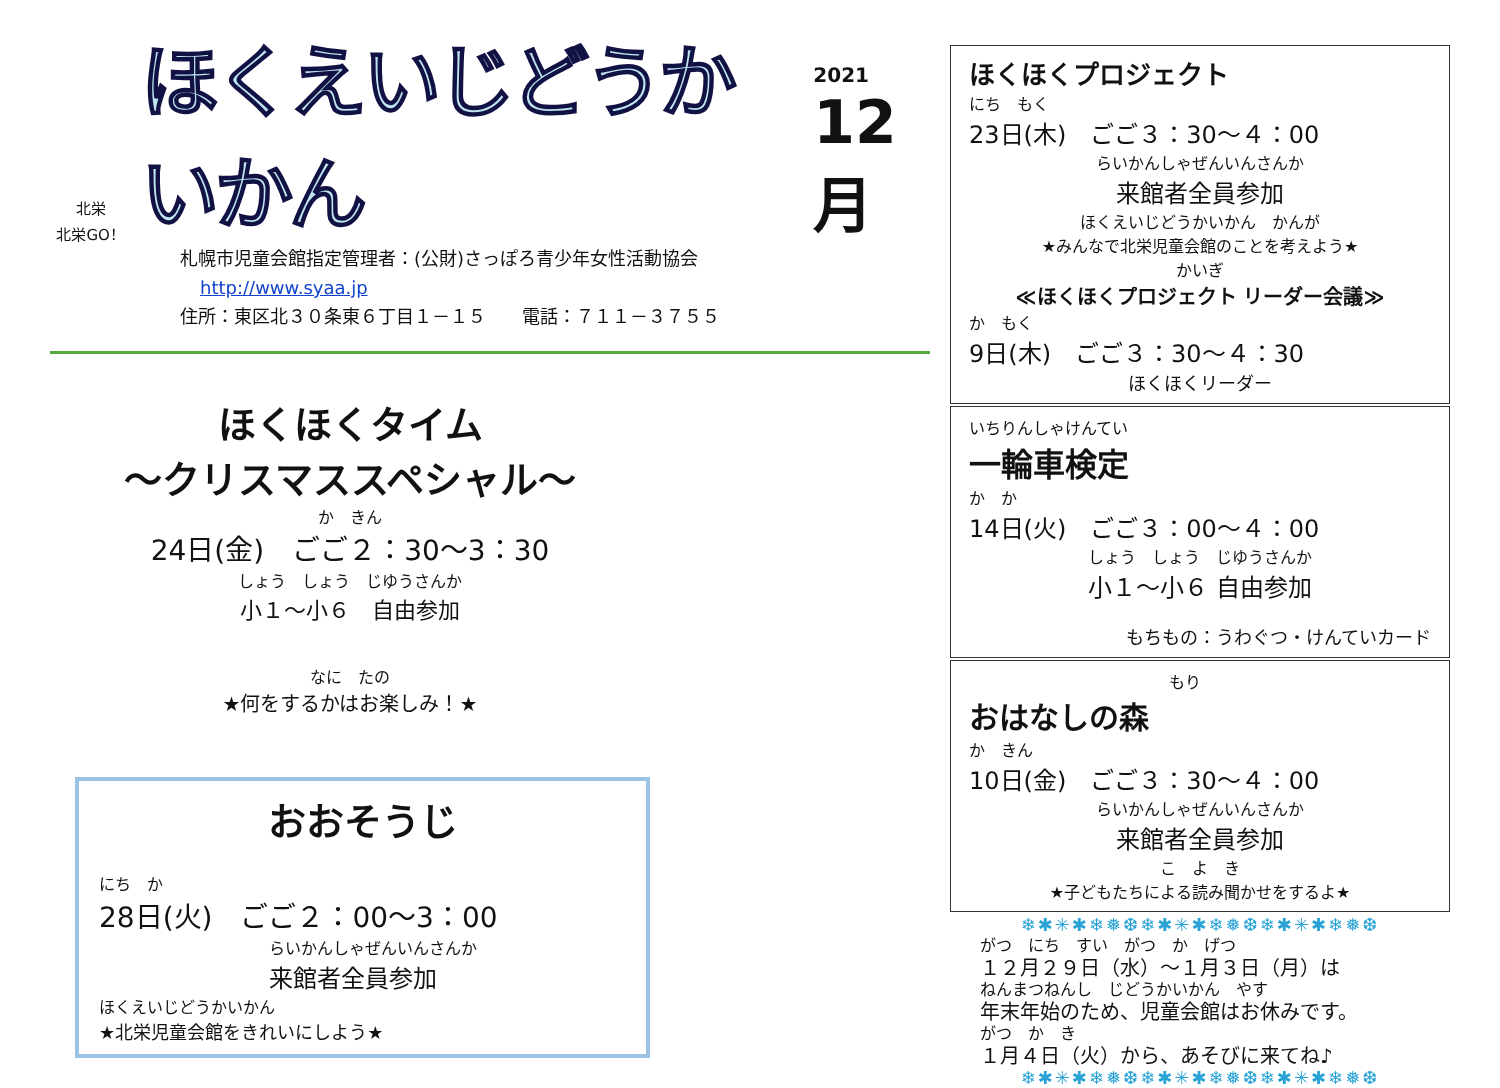北栄
北栄GO！
ほくえいじどうかいかん
2021
12月
札幌市児童会館指定管理者：(公財)さっぽろ青少年女性活動協会
http://www.syaa.jp
住所：東区北３０条東６丁目１－１５　　電話：７１１－３７５５
ほくほくタイム
～クリスマススペシャル～
か　きん
24日(金)　ごご２：30～3：30
しょう　しょう　じゆうさんか
小１～小６　自由参加
なに　たの
★何をするかはお楽しみ！★
おおそうじ
にち　か
28日(火)　ごご２：00～3：00
らいかんしゃぜんいんさんか
来館者全員参加
ほくえいじどうかいかん
★北栄児童会館をきれいにしよう★
ほくほくプロジェクト
にち　もく
23日(木)　ごご３：30～４：00
らいかんしゃぜんいんさんか
来館者全員参加
ほくえいじどうかいかん　かんが
★みんなで北栄児童会館のことを考えよう★
かいぎ
≪ほくほくプロジェクト リーダー会議≫
か　もく
9日(木)　ごご３：30～４：30
ほくほくリーダー
いちりんしゃけんてい
一輪車検定
か　か
14日(火)　ごご３：00～４：00
しょう　しょう　じゆうさんか
小１～小６ 自由参加
もちもの：うわぐつ・けんていカード
もり
おはなしの森
か　きん
10日(金)　ごご３：30～４：00
らいかんしゃぜんいんさんか
来館者全員参加
こ　よ　き
★子どもたちによる読み聞かせをするよ★
❄✱✳✱❄❅❆❄✱✳✱❄❅❆❄✱✳✱❄❅❆
がつ　にち　すい　がつ　か　げつ
１２月２９日（水）～１月３日（月）は
ねんまつねんし　じどうかいかん　やす
年末年始のため、児童会館はお休みです。
がつ　か　き
１月４日（火）から、あそびに来てね♪
❄✱✳✱❄❅❆❄✱✳✱❄❅❆❄✱✳✱❄❅❆